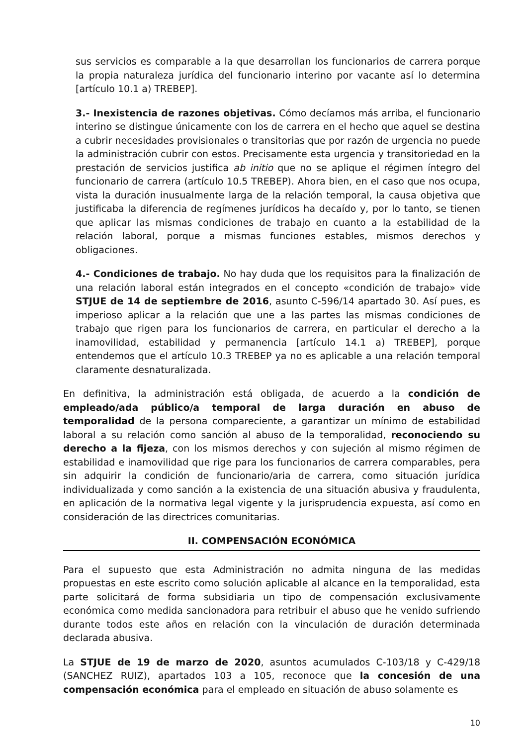sus servicios es comparable a la que desarrollan los funcionarios de carrera porque la propia naturaleza jurídica del funcionario interino por vacante así lo determina [artículo 10.1 a) TREBEP].
3.- Inexistencia de razones objetivas. Cómo decíamos más arriba, el funcionario interino se distingue únicamente con los de carrera en el hecho que aquel se destina a cubrir necesidades provisionales o transitorias que por razón de urgencia no puede la administración cubrir con estos. Precisamente esta urgencia y transitoriedad en la prestación de servicios justifica ab initio que no se aplique el régimen íntegro del funcionario de carrera (artículo 10.5 TREBEP). Ahora bien, en el caso que nos ocupa, vista la duración inusualmente larga de la relación temporal, la causa objetiva que justificaba la diferencia de regímenes jurídicos ha decaído y, por lo tanto, se tienen que aplicar las mismas condiciones de trabajo en cuanto a la estabilidad de la relación laboral, porque a mismas funciones estables, mismos derechos y obligaciones.
4.- Condiciones de trabajo. No hay duda que los requisitos para la finalización de una relación laboral están integrados en el concepto «condición de trabajo» vide STJUE de 14 de septiembre de 2016, asunto C-596/14 apartado 30. Así pues, es imperioso aplicar a la relación que une a las partes las mismas condiciones de trabajo que rigen para los funcionarios de carrera, en particular el derecho a la inamovilidad, estabilidad y permanencia [artículo 14.1 a) TREBEP], porque entendemos que el artículo 10.3 TREBEP ya no es aplicable a una relación temporal claramente desnaturalizada.
En definitiva, la administración está obligada, de acuerdo a la condición de empleado/ada público/a temporal de larga duración en abuso de temporalidad de la persona compareciente, a garantizar un mínimo de estabilidad laboral a su relación como sanción al abuso de la temporalidad, reconociendo su derecho a la fijeza, con los mismos derechos y con sujeción al mismo régimen de estabilidad e inamovilidad que rige para los funcionarios de carrera comparables, pera sin adquirir la condición de funcionario/aria de carrera, como situación jurídica individualizada y como sanción a la existencia de una situación abusiva y fraudulenta, en aplicación de la normativa legal vigente y la jurisprudencia expuesta, así como en consideración de las directrices comunitarias.
II. COMPENSACIÓN ECONÓMICA
Para el supuesto que esta Administración no admita ninguna de las medidas propuestas en este escrito como solución aplicable al alcance en la temporalidad, esta parte solicitará de forma subsidiaria un tipo de compensación exclusivamente económica como medida sancionadora para retribuir el abuso que he venido sufriendo durante todos este años en relación con la vinculación de duración determinada declarada abusiva.
La STJUE de 19 de marzo de 2020, asuntos acumulados C-103/18 y C-429/18 (SANCHEZ RUIZ), apartados 103 a 105, reconoce que la concesión de una compensación económica para el empleado en situación de abuso solamente es
10